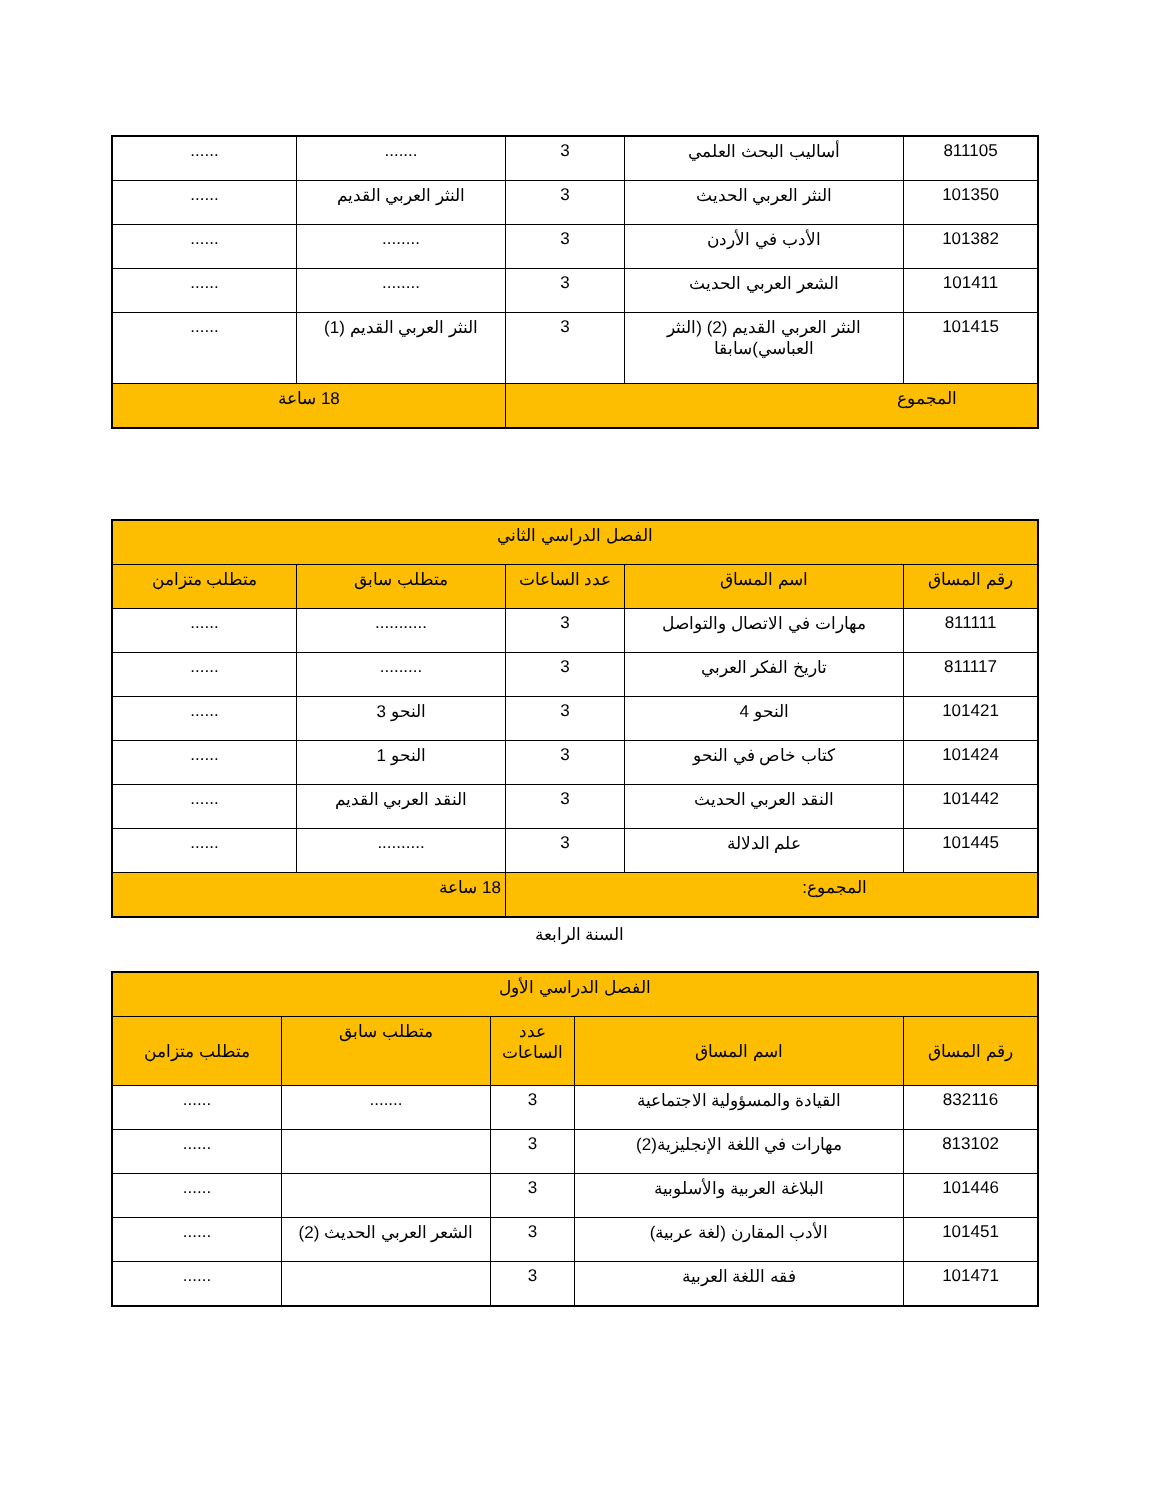| 811105 | أساليب البحث العلمي | 3 | ....... | ...... |
| 101350 | النثر العربي الحديث | 3 | النثر العربي القديم | ...... |
| 101382 | الأدب في الأردن | 3 | ........ | ...... |
| 101411 | الشعر العربي الحديث | 3 | ........ | ...... |
| 101415 | النثر العربي القديم (2) (النثر العباسي)سابقا | 3 | النثر العربي القديم (1) | ...... |
| المجموع | | | 18 ساعة | |
| الفصل الدراسي الثاني | | | | |
| رقم المساق | اسم المساق | عدد الساعات | متطلب سابق | متطلب متزامن |
| 811111 | مهارات في الاتصال والتواصل | 3 | ........... | ...... |
| 811117 | تاريخ الفكر العربي | 3 | ......... | ...... |
| 101421 | النحو 4 | 3 | النحو 3 | ...... |
| 101424 | كتاب خاص في النحو | 3 | النحو 1 | ...... |
| 101442 | النقد العربي الحديث | 3 | النقد العربي القديم | ...... |
| 101445 | علم الدلالة | 3 | .......... | ...... |
| المجموع: | | | 18 ساعة | |
السنة الرابعة
| الفصل الدراسي الأول | | | | |
| رقم المساق | اسم المساق | عدد الساعات | متطلب سابق | متطلب متزامن |
| 832116 | القيادة والمسؤولية الاجتماعية | 3 | ....... | ...... |
| 813102 | مهارات في اللغة الإنجليزية(2) | 3 | | ...... |
| 101446 | البلاغة العربية والأسلوبية | 3 | | ...... |
| 101451 | الأدب المقارن (لغة عربية) | 3 | الشعر العربي الحديث (2) | ...... |
| 101471 | فقه اللغة العربية | 3 | | ...... |